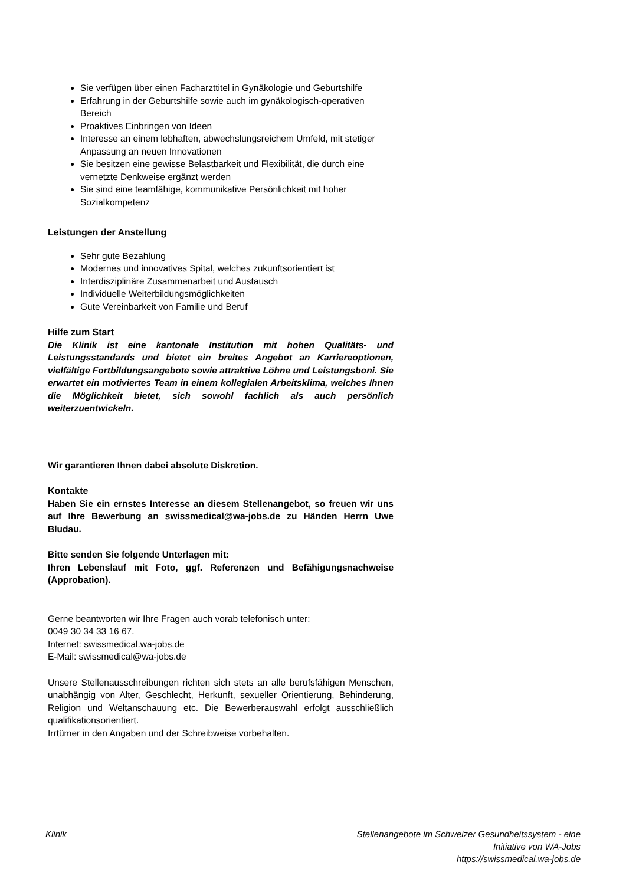Sie verfügen über einen Facharzttitel in Gynäkologie und Geburtshilfe
Erfahrung in der Geburtshilfe sowie auch im gynäkologisch-operativen Bereich
Proaktives Einbringen von Ideen
Interesse an einem lebhaften, abwechslungsreichem Umfeld, mit stetiger Anpassung an neuen Innovationen
Sie besitzen eine gewisse Belastbarkeit und Flexibilität, die durch eine vernetzte Denkweise ergänzt werden
Sie sind eine teamfähige, kommunikative Persönlichkeit mit hoher Sozialkompetenz
Leistungen der Anstellung
Sehr gute Bezahlung
Modernes und innovatives Spital, welches zukunftsorientiert ist
Interdisziplinäre Zusammenarbeit und Austausch
Individuelle Weiterbildungsmöglichkeiten
Gute Vereinbarkeit von Familie und Beruf
Hilfe zum Start
Die Klinik ist eine kantonale Institution mit hohen Qualitäts- und Leistungsstandards und bietet ein breites Angebot an Karriereoptionen, vielfältige Fortbildungsangebote sowie attraktive Löhne und Leistungsboni. Sie erwartet ein motiviertes Team in einem kollegialen Arbeitsklima, welches Ihnen die Möglichkeit bietet, sich sowohl fachlich als auch persönlich weiterzuentwickeln.
Wir garantieren Ihnen dabei absolute Diskretion.
Kontakte
Haben Sie ein ernstes Interesse an diesem Stellenangebot, so freuen wir uns auf Ihre Bewerbung an swissmedical@wa-jobs.de zu Händen Herrn Uwe Bludau.
Bitte senden Sie folgende Unterlagen mit:
Ihren Lebenslauf mit Foto, ggf. Referenzen und Befähigungsnachweise (Approbation).
Gerne beantworten wir Ihre Fragen auch vorab telefonisch unter:
0049 30 34 33 16 67.
Internet: swissmedical.wa-jobs.de
E-Mail: swissmedical@wa-jobs.de
Unsere Stellenausschreibungen richten sich stets an alle berufsfähigen Menschen, unabhängig von Alter, Geschlecht, Herkunft, sexueller Orientierung, Behinderung, Religion und Weltanschauung etc. Die Bewerberauswahl erfolgt ausschließlich qualifikationsorientiert.
Irrtümer in den Angaben und der Schreibweise vorbehalten.
Klinik Stellenangebote im Schweizer Gesundheitssystem - eine
Initiative von WA-Jobs
https://swissmedical.wa-jobs.de